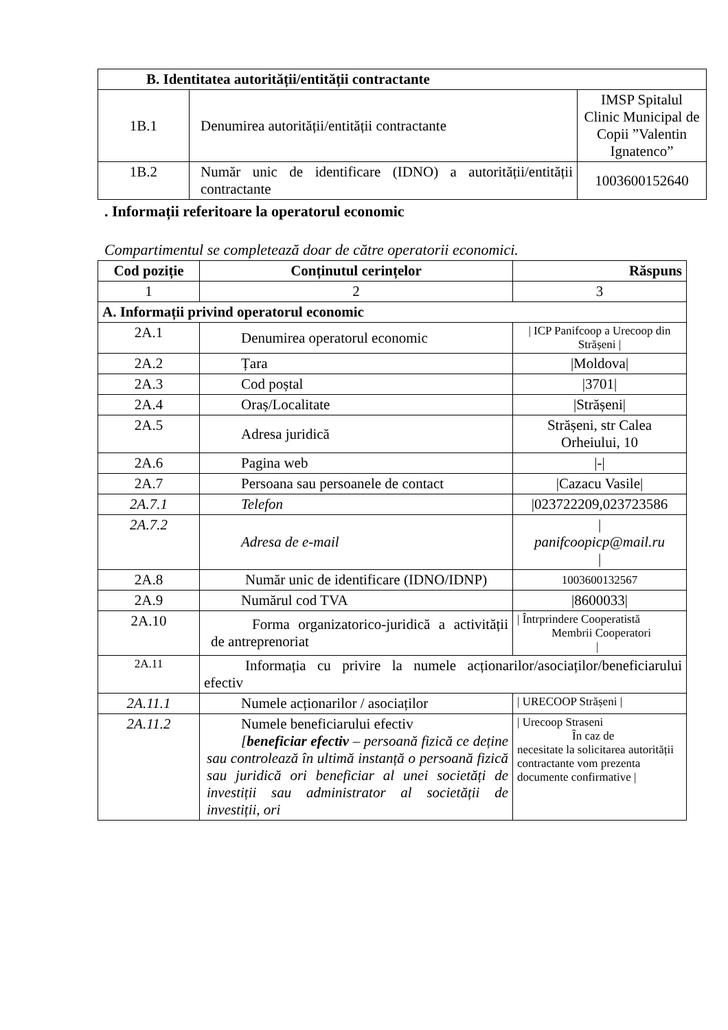| B. Identitatea autorității/entității contractante | | |
| --- | --- | --- |
| 1B.1 | Denumirea autorității/entității contractante | IMSP Spitalul Clinic Municipal de Copii ”Valentin Ignatenco” |
| 1B.2 | Număr unic de identificare (IDNO) a autorității/entității contractante | 1003600152640 |
. Informații referitoare la operatorul economic
Compartimentul se completează doar de către operatorii economici.
| Cod poziție | Conținutul cerințelor | Răspuns |
| --- | --- | --- |
| 1 | 2 | 3 |
| A. Informații privind operatorul economic | | |
| 2A.1 | Denumirea operatorul economic | / ICP Panifcoop a Urecoop din Strășeni / |
| 2A.2 | Țara | /Moldova/ |
| 2A.3 | Cod poștal | /3701/ |
| 2A.4 | Oraș/Localitate | /Strășeni/ |
| 2A.5 | Adresa juridică | Strășeni, str Calea Orheiului, 10 |
| 2A.6 | Pagina web | /-/ |
| 2A.7 | Persoana sau persoanele de contact | /Cazacu Vasile/ |
| 2A.7.1 | Telefon | /023722209,023723586 |
| 2A.7.2 | Adresa de e-mail | / panifcoopicp@mail.ru / |
| 2A.8 | Număr unic de identificare (IDNO/IDNP) | 1003600132567 |
| 2A.9 | Numărul cod TVA | /8600033/ |
| 2A.10 | Forma organizatorico-juridică a activității de antreprenoriat | / Întrprindere Cooperatistă Membrii Cooperatori / |
| 2A.11 | Informația cu privire la numele acționarilor/asociaților/beneficiarului efectiv | |
| 2A.11.1 | Numele acționarilor / asociaților | / URECOOP Strășeni / |
| 2A.11.2 | Numele beneficiarului efectiv [ beneficiar efectiv – persoană fizică ce deține sau controlează în ultimă instanță o persoană fizică sau juridică ori beneficiar al unei societăți de investiții sau administrator al societății de investiții, ori | / Urecoop Straseni În caz de necesitate la solicitarea autorității contractante vom prezenta documente confirmative / |